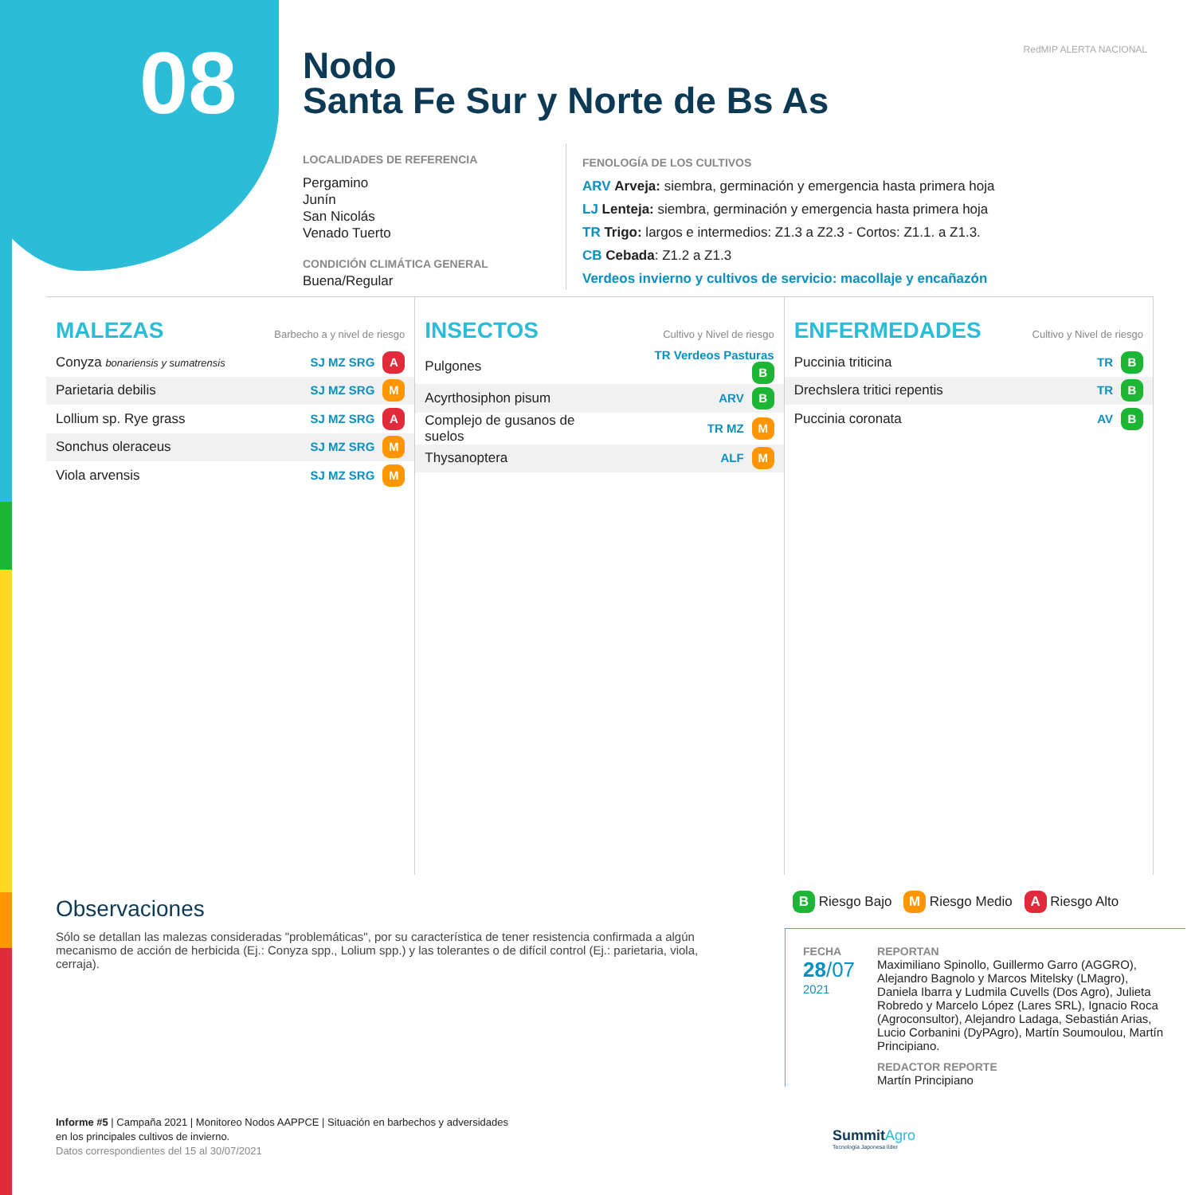08
Nodo
Santa Fe Sur y Norte de Bs As
RedMIP ALERTA NACIONAL
LOCALIDADES DE REFERENCIA
Pergamino
Junín
San Nicolás
Venado Tuerto
CONDICIÓN CLIMÁTICA GENERAL
Buena/Regular
FENOLOGÍA DE LOS CULTIVOS
ARV Arveja: siembra, germinación y emergencia hasta primera hoja
LJ Lenteja: siembra, germinación y emergencia hasta primera hoja
TR Trigo: largos e intermedios: Z1.3 a Z2.3 - Cortos: Z1.1. a Z1.3.
CB Cebada: Z1.2 a Z1.3
Verdeos invierno y cultivos de servicio: macollaje y encañazón
MALEZAS Barbecho a y nivel de riesgo
| Conyza bonariensis y sumatrensis | SJ MZ SRG A |
| Parietaria debilis | SJ MZ SRG M |
| Lollium sp. Rye grass | SJ MZ SRG A |
| Sonchus oleraceus | SJ MZ SRG M |
| Viola arvensis | SJ MZ SRG M |
INSECTOS Cultivo y Nivel de riesgo
| Pulgones | TR Verdeos Pasturas B |
| Acyrthosiphon pisum | ARV B |
| Complejo de gusanos de suelos | TR MZ M |
| Thysanoptera | ALF M |
ENFERMEDADES Cultivo y Nivel de riesgo
| Puccinia triticina | TR B |
| Drechslera tritici repentis | TR B |
| Puccinia coronata | AV B |
Observaciones
Sólo se detallan las malezas consideradas "problemáticas", por su característica de tener resistencia confirmada a algún mecanismo de acción de herbicida (Ej.: Conyza spp., Lolium spp.) y las tolerantes o de difícil control (Ej.: parietaria, viola, cerraja).
B Riesgo Bajo M Riesgo Medio A Riesgo Alto
FECHA
28/07
2021
REPORTAN
Maximiliano Spinollo, Guillermo Garro (AGGRO), Alejandro Bagnolo y Marcos Mitelsky (LMagro), Daniela Ibarra y Ludmila Cuvells (Dos Agro), Julieta Robredo y Marcelo López (Lares SRL), Ignacio Roca (Agroconsultor), Alejandro Ladaga, Sebastián Arias, Lucio Corbanini (DyPAgro), Martín Soumoulou, Martín Principiano.
REDACTOR REPORTE
Martín Principiano
Informe #5 | Campaña 2021 | Monitoreo Nodos AAPPCE | Situación en barbechos y adversidades
en los principales cultivos de invierno.
Datos correspondientes del 15 al 30/07/2021
SummitAgro
Tecnología Japonesa líder